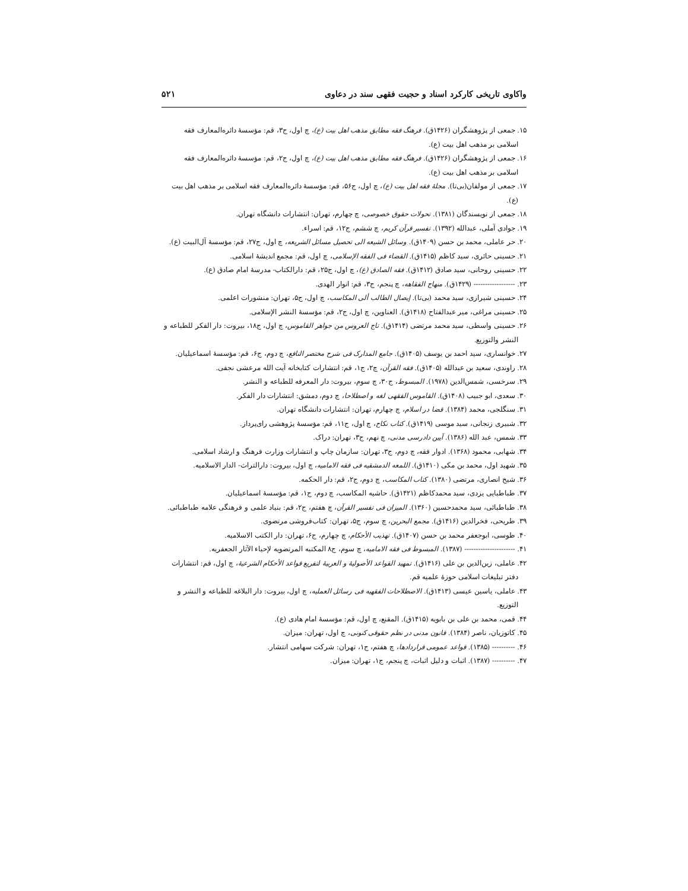واکاوی تاریخی کارکرد اسناد و حجیت فقهی سند در دعاوی ۵۲۱
۱۵. جمعی از پژوهشگران (۱۴۲۶ق). فرهنگ فقه مطابق مذهب اهل بیت (ع)، چ اول، ج۳، قم: مؤسسهٔ دائره‌المعارف فقه اسلامی بر مذهب اهل بیت (ع).
۱۶. جمعی از پژوهشگران (۱۴۲۶ق). فرهنگ فقه مطابق مذهب اهل بیت (ع)، چ اول، ج۲، قم: مؤسسهٔ دائره‌المعارف فقه اسلامی بر مذهب اهل بیت (ع).
۱۷. جمعی از مولفان(بی‌تا). مجلهٔ فقه اهل بیت (ع)، چ اول، ج۵۶، قم: مؤسسهٔ دائره‌المعارف فقه اسلامی بر مذهب اهل بیت (ع).
۱۸. جمعی از نویسندگان (۱۳۸۱). تحولات حقوق خصوصی، چ چهارم، تهران: انتشارات دانشگاه تهران.
۱۹. جوادی آملی، عبدالله (۱۳۹۲). تفسیر قرآن کریم، چ ششم، ج۱۲، قم: اسراء.
۲۰. حر عاملی، محمد بن حسن (۱۴۰۹ق). وسائل الشیعه الی تحصیل مسائل الشریعه، چ اول، ج۲۷، قم: مؤسسهٔ آل‌البیت (ع).
۲۱. حسینی حائری، سید کاظم (۱۴۱۵ق). القضاء فی الفقه الإسلامی، چ اول، قم: مجمع اندیشهٔ اسلامی.
۲۲. حسینی روحانی، سید صادق (۱۴۱۲ق). فقه الصادق (ع)، چ اول، ج۲۵، قم: دارالکتاب- مدرسهٔ امام صادق (ع).
۲۳. ------------------ (۱۴۲۹ق). منهاج الفقاهه، چ پنجم، ج۳، قم: انوار الهدی.
۲۴. حسینی شیرازی، سید محمد (بی‌تا). إیصال الطالب ألی المکاسب، چ اول، ج۵، تهران: منشورات اعلمی.
۲۵. حسینی مراغی، میر عبدالفتاح (۱۴۱۸ق). العناوین، چ اول، ج۲، قم: مؤسسهٔ النشر الإسلامی.
۲۶. حسینی واسطی، سید محمد مرتضی (۱۴۱۴ق). تاج العروس من جواهر القاموس، چ اول، ج۱۸، بیروت: دار الفکر للطباعه و النشر والتوزیع.
۲۷. خوانساری، سید احمد بن یوسف (۱۴۰۵ق). جامع المدارک فی شرح مختصر النافع، چ دوم، ج۶، قم: مؤسسهٔ اسماعیلیان.
۲۸. راوندی، سعید بن عبدالله (۱۴۰۵ق). فقه القرآن، چ۲، ج۱، قم: انتشارات کتابخانه آیت الله مرعشی نجفی.
۲۹. سرخسی، شمس‌الدین (۱۹۷۸). المبسوط، ج۳۰، چ سوم، بیروت: دار المعرفه للطباعه و النشر.
۳۰. سعدی، ابو جبیب (۱۴۰۸ق). القاموس الفقهی لغه و اصطلاحا، چ دوم، دمشق: انتشارات دار الفکر.
۳۱. سنگلجی، محمد (۱۳۸۴). قضا در اسلام، چ چهارم، تهران: انتشارات دانشگاه تهران.
۳۲. شبیری زنجانی، سید موسی (۱۴۱۹ق). کتاب نکاح، چ اول، ج۱۱، قم: مؤسسهٔ پژوهشی رای‌پرداز.
۳۳. شمس، عبد الله (۱۳۸۶). آیین دادرسی مدنی، چ نهم، ج۳، تهران: دراک.
۳۴. شهابی، محمود (۱۳۶۸). ادوار فقه، چ دوم، ج۳، تهران: سازمان چاپ و انتشارات وزارت فرهنگ و ارشاد اسلامی.
۳۵. شهید اول، محمد بن مکی (۱۴۱۰ق). اللمعه الدمشقیه فی فقه الامامیه، چ اول، بیروت: دارالتراث- الدار الاسلامیه.
۳۶. شیخ انصاری، مرتضی (۱۳۸۰). کتاب المکاسب، چ دوم، ج۲، قم: دار الحکمه.
۳۷. طباطبایی یزدی، سید محمدکاظم (۱۴۲۱ق). حاشیه المکاسب، چ دوم، ج۱، قم: مؤسسهٔ اسماعیلیان.
۳۸. طباطبائی، سید محمدحسین (۱۳۶۰). المیزان فی تفسیر القرآن، چ هفتم، ج۲، قم: بنیاد علمی و فرهنگی علامه طباطبائی.
۳۹. طریحی، فخرالدین (۱۴۱۶ق). مجمع البحرین، چ سوم، ج۵، تهران: کتاب‌فروشی مرتضوی.
۴۰. طوسی، ابوجعفر محمد بن حسن (۱۴۰۷ق). تهذیب الأحکام، چ چهارم، ج۶، تهران: دار الکتب الاسلامیه.
۴۱. ---------------------- (۱۳۸۷). المبسوط فی فقه الامامیه، چ سوم، ج۸ المکتبه المرتضویه لإحیاء الآثار الجعفریه.
۴۲. عاملی، زین‌الدین بن علی (۱۴۱۶ق). تمهید القواعد الأصولیهٔ و العربیهٔ لتفریع قواعد الأحکام الشرعیهٔ، چ اول، قم: انتشارات دفتر تبلیغات اسلامی حوزهٔ علمیه قم.
۴۳. عاملی، یاسین عیسی (۱۴۱۳ق). الاصطلاحات الفقهیه فی رسائل العملیه، چ اول، بیروت: دار البلاغه للطباعه و النشر و التوزیع.
۴۴. قمی، محمد بن علی بن بابویه (۱۴۱۵ق). المقنع، چ اول، قم: مؤسسهٔ امام هادی (ع).
۴۵. کاتوزیان، ناصر (۱۳۸۴). قانون مدنی در نظم حقوقی کنونی، چ اول، تهران: میزان.
۴۶. ---------- (۱۳۸۵). قواعد عمومی قراردادها، چ هفتم، ج۱، تهران: شرکت سهامی انتشار.
۴۷. ---------- (۱۳۸۷). اثبات و دلیل اثبات، چ پنجم، ج۱، تهران: میزان.